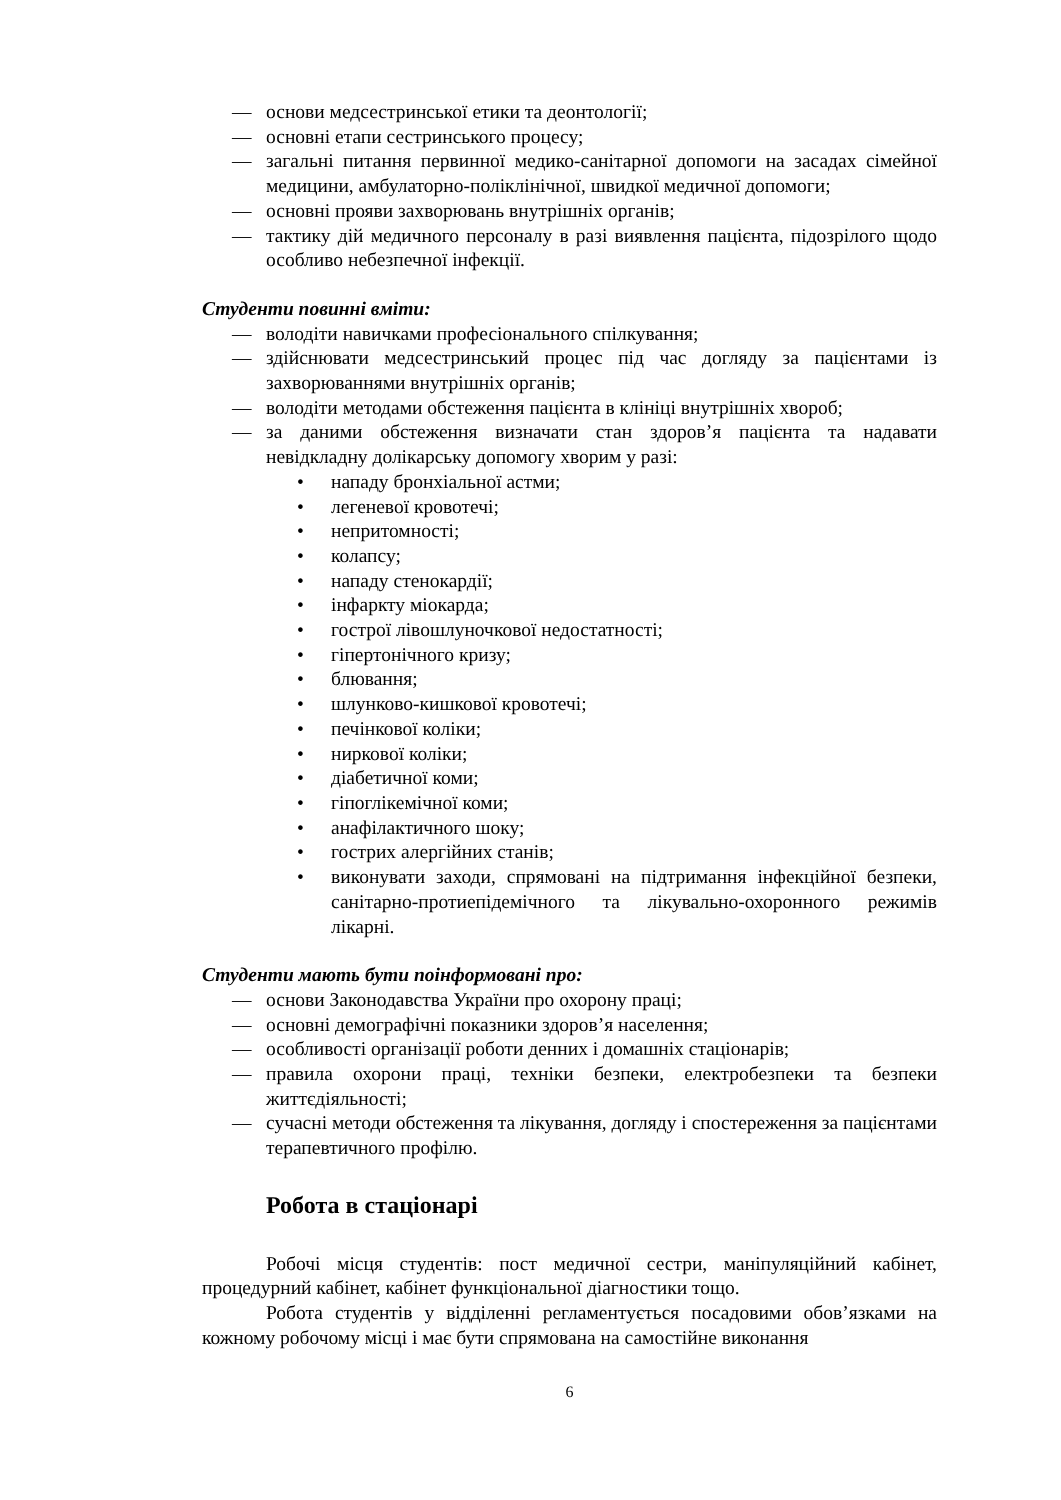— основи медсестринської етики та деонтології;
— основні етапи сестринського процесу;
— загальні питання первинної медико-санітарної допомоги на засадах сімейної медицини, амбулаторно-поліклінічної, швидкої медичної допомоги;
— основні прояви захворювань внутрішніх органів;
— тактику дій медичного персоналу в разі виявлення пацієнта, підозрілого щодо особливо небезпечної інфекції.
Студенти повинні вміти:
— володіти навичками професіонального спілкування;
— здійснювати медсестринський процес під час догляду за пацієнтами із захворюваннями внутрішніх органів;
— володіти методами обстеження пацієнта в клініці внутрішніх хвороб;
— за даними обстеження визначати стан здоров’я пацієнта та надавати невідкладну долікарську допомогу хворим у разі:
• нападу бронхіальної астми;
• легеневої кровотечі;
• непритомності;
• колапсу;
• нападу стенокардії;
• інфаркту міокарда;
• гострої лівошлуночкової недостатності;
• гіпертонічного кризу;
• блювання;
• шлунково-кишкової кровотечі;
• печінкової коліки;
• ниркової коліки;
• діабетичної коми;
• гіпоглікемічної коми;
• анафілактичного шоку;
• гострих алергійних станів;
• виконувати заходи, спрямовані на підтримання інфекційної безпеки, санітарно-протиепідемічного та лікувально-охоронного режимів лікарні.
Студенти мають бути поінформовані про:
— основи Законодавства України про охорону праці;
— основні демографічні показники здоров’я населення;
— особливості організації роботи денних і домашніх стаціонарів;
— правила охорони праці, техніки безпеки, електробезпеки та безпеки життєдіяльності;
— сучасні методи обстеження та лікування, догляду і спостереження за пацієнтами терапевтичного профілю.
Робота в стаціонарі
Робочі місця студентів: пост медичної сестри, маніпуляційний кабінет, процедурний кабінет, кабінет функціональної діагностики тощо.
Робота студентів у відділенні регламентується посадовими обов’язками на кожному робочому місці і має бути спрямована на самостійне виконання
6